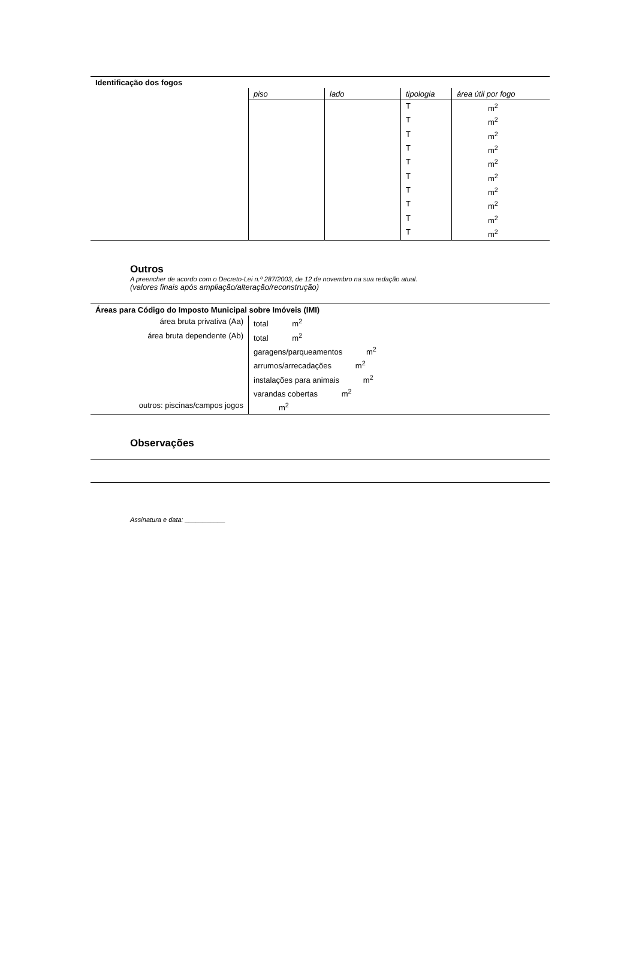| Identificação dos fogos | | | | |
| | piso | lado | tipologia | área útil por fogo |
| | | | T | m<sup>2</sup> |
| | | | T | m<sup>2</sup> |
| | | | T | m<sup>2</sup> |
| | | | T | m<sup>2</sup> |
| | | | T | m<sup>2</sup> |
| | | | T | m<sup>2</sup> |
| | | | T | m<sup>2</sup> |
| | | | T | m<sup>2</sup> |
| | | | T | m<sup>2</sup> |
| | | | T | m<sup>2</sup> |
Outros
A preencher de acordo com o Decreto-Lei n.º 287/2003, de 12 de novembro na sua redação atual.
(valores finais após ampliação/alteração/reconstrução)
| Áreas para Código do Imposto Municipal sobre Imóveis (IMI) | |
| área bruta privativa (Aa) | total m<sup>2</sup> |
| área bruta dependente (Ab) | total m<sup>2</sup> |
| | garagens/parqueamentos m<sup>2</sup> |
| | arrumos/arrecadações m<sup>2</sup> |
| | instalações para animais m<sup>2</sup> |
| | varandas cobertas m<sup>2</sup> |
| outros: piscinas/campos jogos | m<sup>2</sup> |
Observações
Assinatura e data: ___________